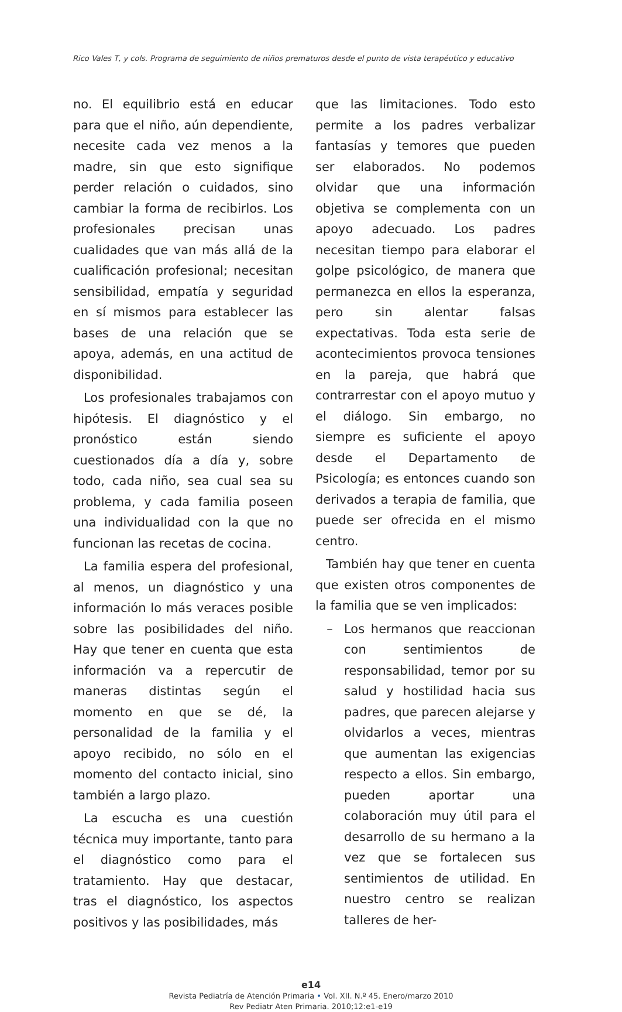Rico Vales T, y cols. Programa de seguimiento de niños prematuros desde el punto de vista terapéutico y educativo
no. El equilibrio está en educar para que el niño, aún dependiente, necesite cada vez menos a la madre, sin que esto signifique perder relación o cuidados, sino cambiar la forma de recibirlos. Los profesionales precisan unas cualidades que van más allá de la cualificación profesional; necesitan sensibilidad, empatía y seguridad en sí mismos para establecer las bases de una relación que se apoya, además, en una actitud de disponibilidad.
Los profesionales trabajamos con hipótesis. El diagnóstico y el pronóstico están siendo cuestionados día a día y, sobre todo, cada niño, sea cual sea su problema, y cada familia poseen una individualidad con la que no funcionan las recetas de cocina.
La familia espera del profesional, al menos, un diagnóstico y una información lo más veraces posible sobre las posibilidades del niño. Hay que tener en cuenta que esta información va a repercutir de maneras distintas según el momento en que se dé, la personalidad de la familia y el apoyo recibido, no sólo en el momento del contacto inicial, sino también a largo plazo.
La escucha es una cuestión técnica muy importante, tanto para el diagnóstico como para el tratamiento. Hay que destacar, tras el diagnóstico, los aspectos positivos y las posibilidades, más
que las limitaciones. Todo esto permite a los padres verbalizar fantasías y temores que pueden ser elaborados. No podemos olvidar que una información objetiva se complementa con un apoyo adecuado. Los padres necesitan tiempo para elaborar el golpe psicológico, de manera que permanezca en ellos la esperanza, pero sin alentar falsas expectativas. Toda esta serie de acontecimientos provoca tensiones en la pareja, que habrá que contrarrestar con el apoyo mutuo y el diálogo. Sin embargo, no siempre es suficiente el apoyo desde el Departamento de Psicología; es entonces cuando son derivados a terapia de familia, que puede ser ofrecida en el mismo centro.
También hay que tener en cuenta que existen otros componentes de la familia que se ven implicados:
– Los hermanos que reaccionan con sentimientos de responsabilidad, temor por su salud y hostilidad hacia sus padres, que parecen alejarse y olvidarlos a veces, mientras que aumentan las exigencias respecto a ellos. Sin embargo, pueden aportar una colaboración muy útil para el desarrollo de su hermano a la vez que se fortalecen sus sentimientos de utilidad. En nuestro centro se realizan talleres de her-
e14
Revista Pediatría de Atención Primaria • Vol. XII. N.º 45. Enero/marzo 2010
Rev Pediatr Aten Primaria. 2010;12:e1-e19